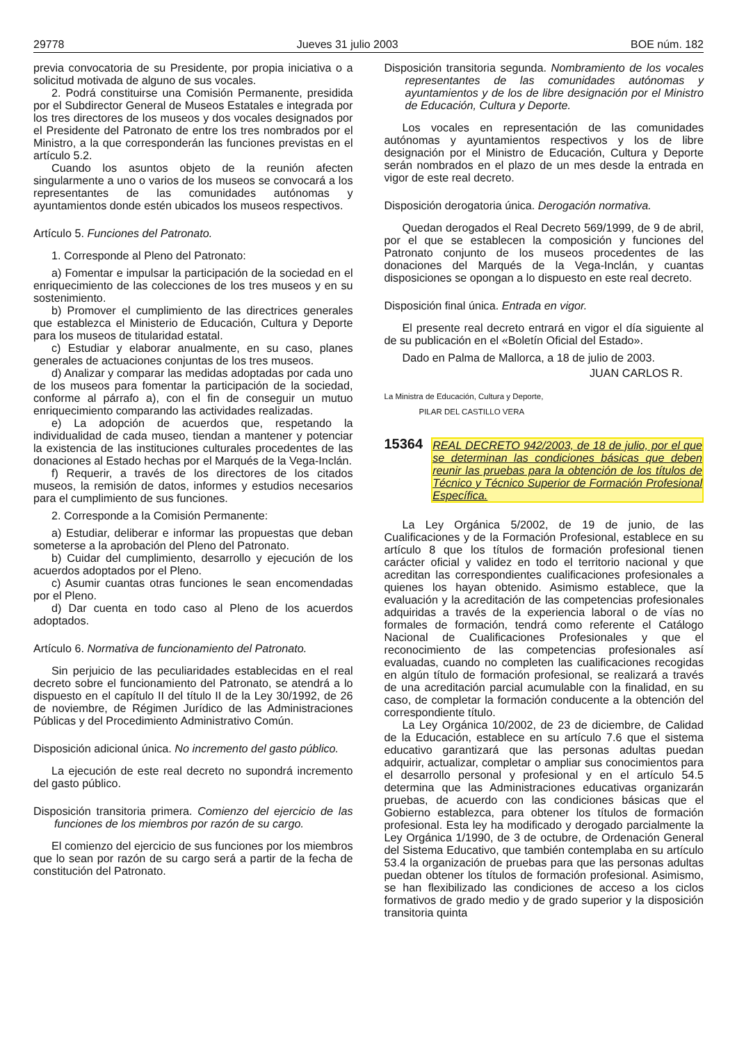29778 Jueves 31 julio 2003 BOE núm. 182
previa convocatoria de su Presidente, por propia iniciativa o a solicitud motivada de alguno de sus vocales.
2. Podrá constituirse una Comisión Permanente, presidida por el Subdirector General de Museos Estatales e integrada por los tres directores de los museos y dos vocales designados por el Presidente del Patronato de entre los tres nombrados por el Ministro, a la que corresponderán las funciones previstas en el artículo 5.2.
Cuando los asuntos objeto de la reunión afecten singularmente a uno o varios de los museos se convocará a los representantes de las comunidades autónomas y ayuntamientos donde estén ubicados los museos respectivos.
Artículo 5. Funciones del Patronato.
1. Corresponde al Pleno del Patronato:
a) Fomentar e impulsar la participación de la sociedad en el enriquecimiento de las colecciones de los tres museos y en su sostenimiento.
b) Promover el cumplimiento de las directrices generales que establezca el Ministerio de Educación, Cultura y Deporte para los museos de titularidad estatal.
c) Estudiar y elaborar anualmente, en su caso, planes generales de actuaciones conjuntas de los tres museos.
d) Analizar y comparar las medidas adoptadas por cada uno de los museos para fomentar la participación de la sociedad, conforme al párrafo a), con el fin de conseguir un mutuo enriquecimiento comparando las actividades realizadas.
e) La adopción de acuerdos que, respetando la individualidad de cada museo, tiendan a mantener y potenciar la existencia de las instituciones culturales procedentes de las donaciones al Estado hechas por el Marqués de la Vega-Inclán.
f) Requerir, a través de los directores de los citados museos, la remisión de datos, informes y estudios necesarios para el cumplimiento de sus funciones.
2. Corresponde a la Comisión Permanente:
a) Estudiar, deliberar e informar las propuestas que deban someterse a la aprobación del Pleno del Patronato.
b) Cuidar del cumplimiento, desarrollo y ejecución de los acuerdos adoptados por el Pleno.
c) Asumir cuantas otras funciones le sean encomendadas por el Pleno.
d) Dar cuenta en todo caso al Pleno de los acuerdos adoptados.
Artículo 6. Normativa de funcionamiento del Patronato.
Sin perjuicio de las peculiaridades establecidas en el real decreto sobre el funcionamiento del Patronato, se atendrá a lo dispuesto en el capítulo II del título II de la Ley 30/1992, de 26 de noviembre, de Régimen Jurídico de las Administraciones Públicas y del Procedimiento Administrativo Común.
Disposición adicional única. No incremento del gasto público.
La ejecución de este real decreto no supondrá incremento del gasto público.
Disposición transitoria primera. Comienzo del ejercicio de las funciones de los miembros por razón de su cargo.
El comienzo del ejercicio de sus funciones por los miembros que lo sean por razón de su cargo será a partir de la fecha de constitución del Patronato.
Disposición transitoria segunda. Nombramiento de los vocales representantes de las comunidades autónomas y ayuntamientos y de los de libre designación por el Ministro de Educación, Cultura y Deporte.
Los vocales en representación de las comunidades autónomas y ayuntamientos respectivos y los de libre designación por el Ministro de Educación, Cultura y Deporte serán nombrados en el plazo de un mes desde la entrada en vigor de este real decreto.
Disposición derogatoria única. Derogación normativa.
Quedan derogados el Real Decreto 569/1999, de 9 de abril, por el que se establecen la composición y funciones del Patronato conjunto de los museos procedentes de las donaciones del Marqués de la Vega-Inclán, y cuantas disposiciones se opongan a lo dispuesto en este real decreto.
Disposición final única. Entrada en vigor.
El presente real decreto entrará en vigor el día siguiente al de su publicación en el «Boletín Oficial del Estado».
Dado en Palma de Mallorca, a 18 de julio de 2003.
JUAN CARLOS R.
La Ministra de Educación, Cultura y Deporte,
PILAR DEL CASTILLO VERA
15364 REAL DECRETO 942/2003, de 18 de julio, por el que se determinan las condiciones básicas que deben reunir las pruebas para la obtención de los títulos de Técnico y Técnico Superior de Formación Profesional Específica.
La Ley Orgánica 5/2002, de 19 de junio, de las Cualificaciones y de la Formación Profesional, establece en su artículo 8 que los títulos de formación profesional tienen carácter oficial y validez en todo el territorio nacional y que acreditan las correspondientes cualificaciones profesionales a quienes los hayan obtenido. Asimismo establece, que la evaluación y la acreditación de las competencias profesionales adquiridas a través de la experiencia laboral o de vías no formales de formación, tendrá como referente el Catálogo Nacional de Cualificaciones Profesionales y que el reconocimiento de las competencias profesionales así evaluadas, cuando no completen las cualificaciones recogidas en algún título de formación profesional, se realizará a través de una acreditación parcial acumulable con la finalidad, en su caso, de completar la formación conducente a la obtención del correspondiente título.
La Ley Orgánica 10/2002, de 23 de diciembre, de Calidad de la Educación, establece en su artículo 7.6 que el sistema educativo garantizará que las personas adultas puedan adquirir, actualizar, completar o ampliar sus conocimientos para el desarrollo personal y profesional y en el artículo 54.5 determina que las Administraciones educativas organizarán pruebas, de acuerdo con las condiciones básicas que el Gobierno establezca, para obtener los títulos de formación profesional. Esta ley ha modificado y derogado parcialmente la Ley Orgánica 1/1990, de 3 de octubre, de Ordenación General del Sistema Educativo, que también contemplaba en su artículo 53.4 la organización de pruebas para que las personas adultas puedan obtener los títulos de formación profesional. Asimismo, se han flexibilizado las condiciones de acceso a los ciclos formativos de grado medio y de grado superior y la disposición transitoria quinta